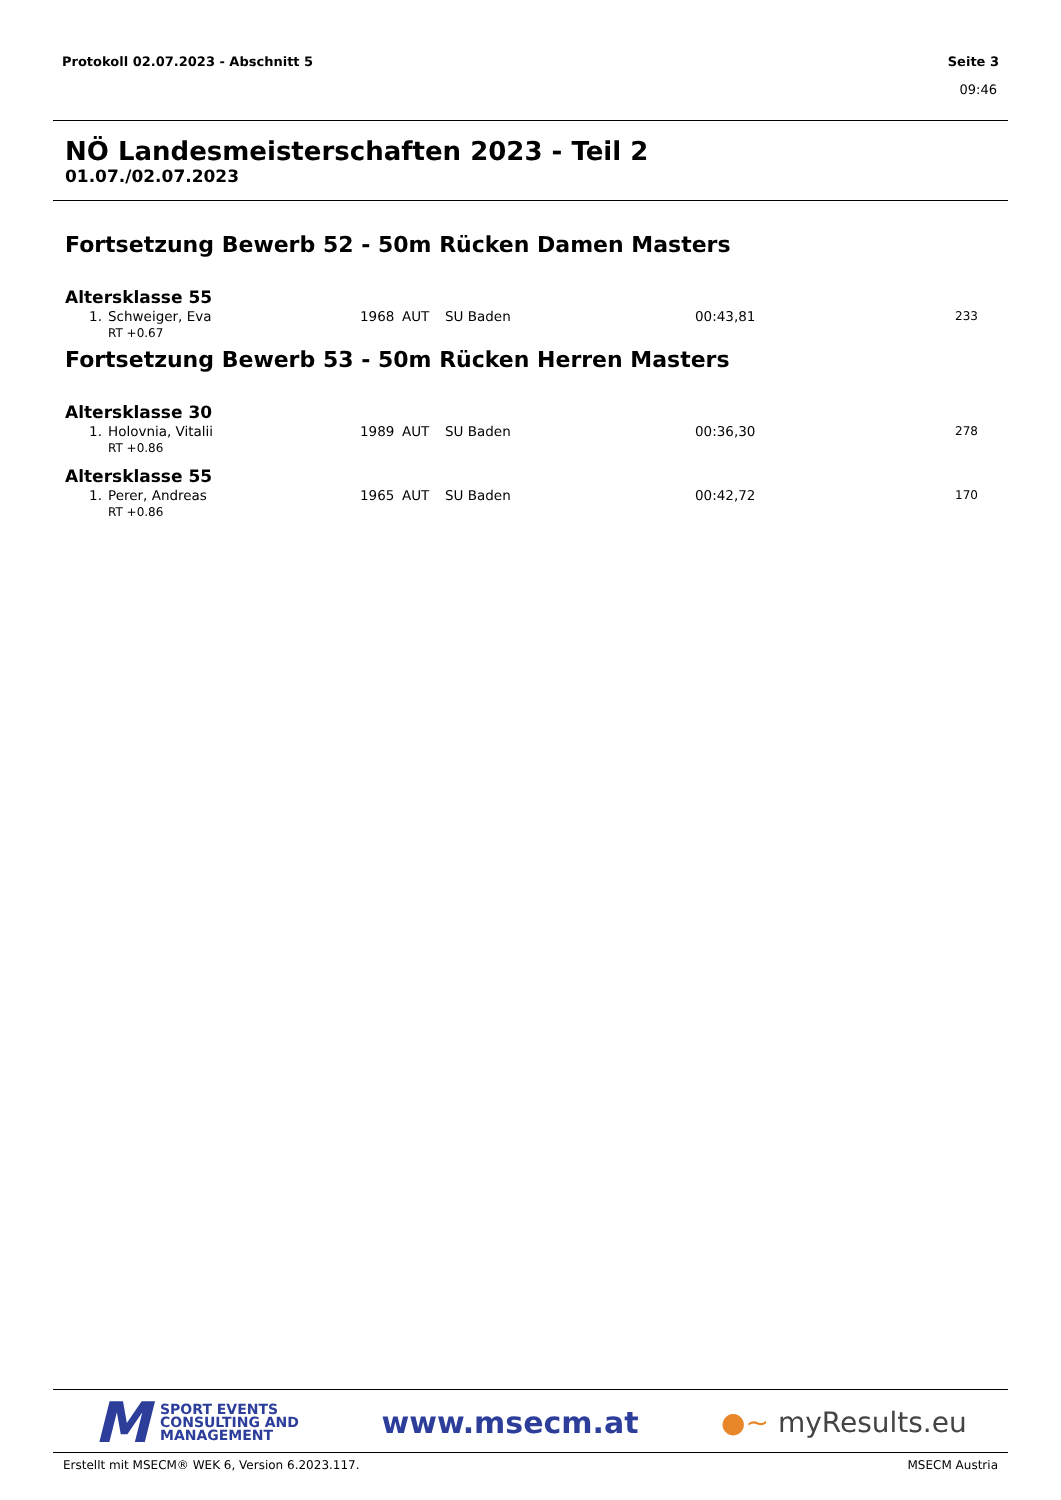Protokoll 02.07.2023 - Abschnitt 5 Seite 3
09:46
NÖ Landesmeisterschaften 2023 - Teil 2
01.07./02.07.2023
Fortsetzung Bewerb 52 - 50m Rücken Damen Masters
Altersklasse 55
| 1. | Schweiger, Eva | 1968 | AUT | SU Baden | 00:43,81 | 233 |
| | RT +0.67 | | | | | |
Fortsetzung Bewerb 53 - 50m Rücken Herren Masters
Altersklasse 30
| 1. | Holovnia, Vitalii | 1989 | AUT | SU Baden | 00:36,30 | 278 |
| | RT +0.86 | | | | | |
Altersklasse 55
| 1. | Perer, Andreas | 1965 | AUT | SU Baden | 00:42,72 | 170 |
| | RT +0.86 | | | | | |
M SPORT EVENTS
CONSULTING AND
MANAGEMENT
www.msecm.at ●~ myResults.eu
Erstellt mit MSECM® WEK 6, Version 6.2023.117. MSECM Austria